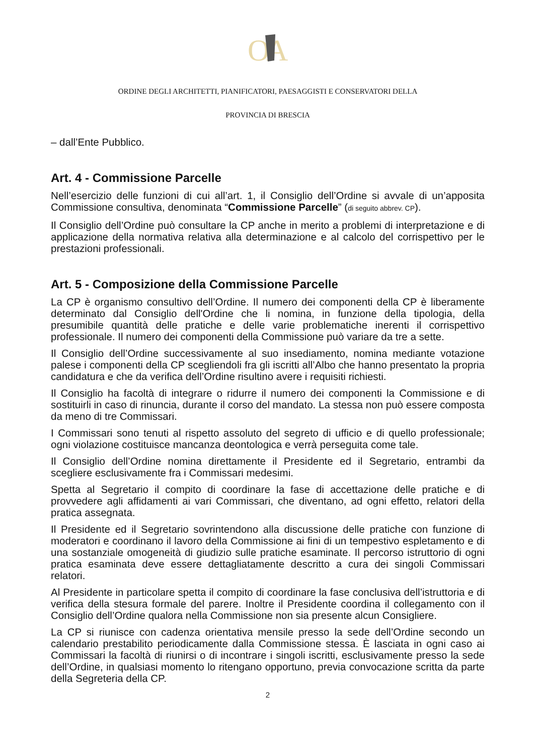O
A
ORDINE DEGLI ARCHITETTI, PIANIFICATORI, PAESAGGISTI E CONSERVATORI DELLA
PROVINCIA DI BRESCIA
– dall’Ente Pubblico.
Art. 4 - Commissione Parcelle
Nell’esercizio delle funzioni di cui all’art. 1, il Consiglio dell’Ordine si avvale di un’apposita Commissione consultiva, denominata “Commissione Parcelle” (di seguito abbrev. CP).
Il Consiglio dell’Ordine può consultare la CP anche in merito a problemi di interpretazione e di applicazione della normativa relativa alla determinazione e al calcolo del corrispettivo per le prestazioni professionali.
Art. 5 - Composizione della Commissione Parcelle
La CP è organismo consultivo dell’Ordine. Il numero dei componenti della CP è liberamente determinato dal Consiglio dell'Ordine che li nomina, in funzione della tipologia, della presumibile quantità delle pratiche e delle varie problematiche inerenti il corrispettivo professionale. Il numero dei componenti della Commissione può variare da tre a sette.
Il Consiglio dell’Ordine successivamente al suo insediamento, nomina mediante votazione palese i componenti della CP scegliendoli fra gli iscritti all’Albo che hanno presentato la propria candidatura e che da verifica dell’Ordine risultino avere i requisiti richiesti.
Il Consiglio ha facoltà di integrare o ridurre il numero dei componenti la Commissione e di sostituirli in caso di rinuncia, durante il corso del mandato. La stessa non può essere composta da meno di tre Commissari.
I Commissari sono tenuti al rispetto assoluto del segreto di ufficio e di quello professionale; ogni violazione costituisce mancanza deontologica e verrà perseguita come tale.
Il Consiglio dell’Ordine nomina direttamente il Presidente ed il Segretario, entrambi da scegliere esclusivamente fra i Commissari medesimi.
Spetta al Segretario il compito di coordinare la fase di accettazione delle pratiche e di provvedere agli affidamenti ai vari Commissari, che diventano, ad ogni effetto, relatori della pratica assegnata.
Il Presidente ed il Segretario sovrintendono alla discussione delle pratiche con funzione di moderatori e coordinano il lavoro della Commissione ai fini di un tempestivo espletamento e di una sostanziale omogeneità di giudizio sulle pratiche esaminate. Il percorso istruttorio di ogni pratica esaminata deve essere dettagliatamente descritto a cura dei singoli Commissari relatori.
Al Presidente in particolare spetta il compito di coordinare la fase conclusiva dell’istruttoria e di verifica della stesura formale del parere. Inoltre il Presidente coordina il collegamento con il Consiglio dell’Ordine qualora nella Commissione non sia presente alcun Consigliere.
La CP si riunisce con cadenza orientativa mensile presso la sede dell’Ordine secondo un calendario prestabilito periodicamente dalla Commissione stessa. È lasciata in ogni caso ai Commissari la facoltà di riunirsi o di incontrare i singoli iscritti, esclusivamente presso la sede dell’Ordine, in qualsiasi momento lo ritengano opportuno, previa convocazione scritta da parte della Segreteria della CP.
2